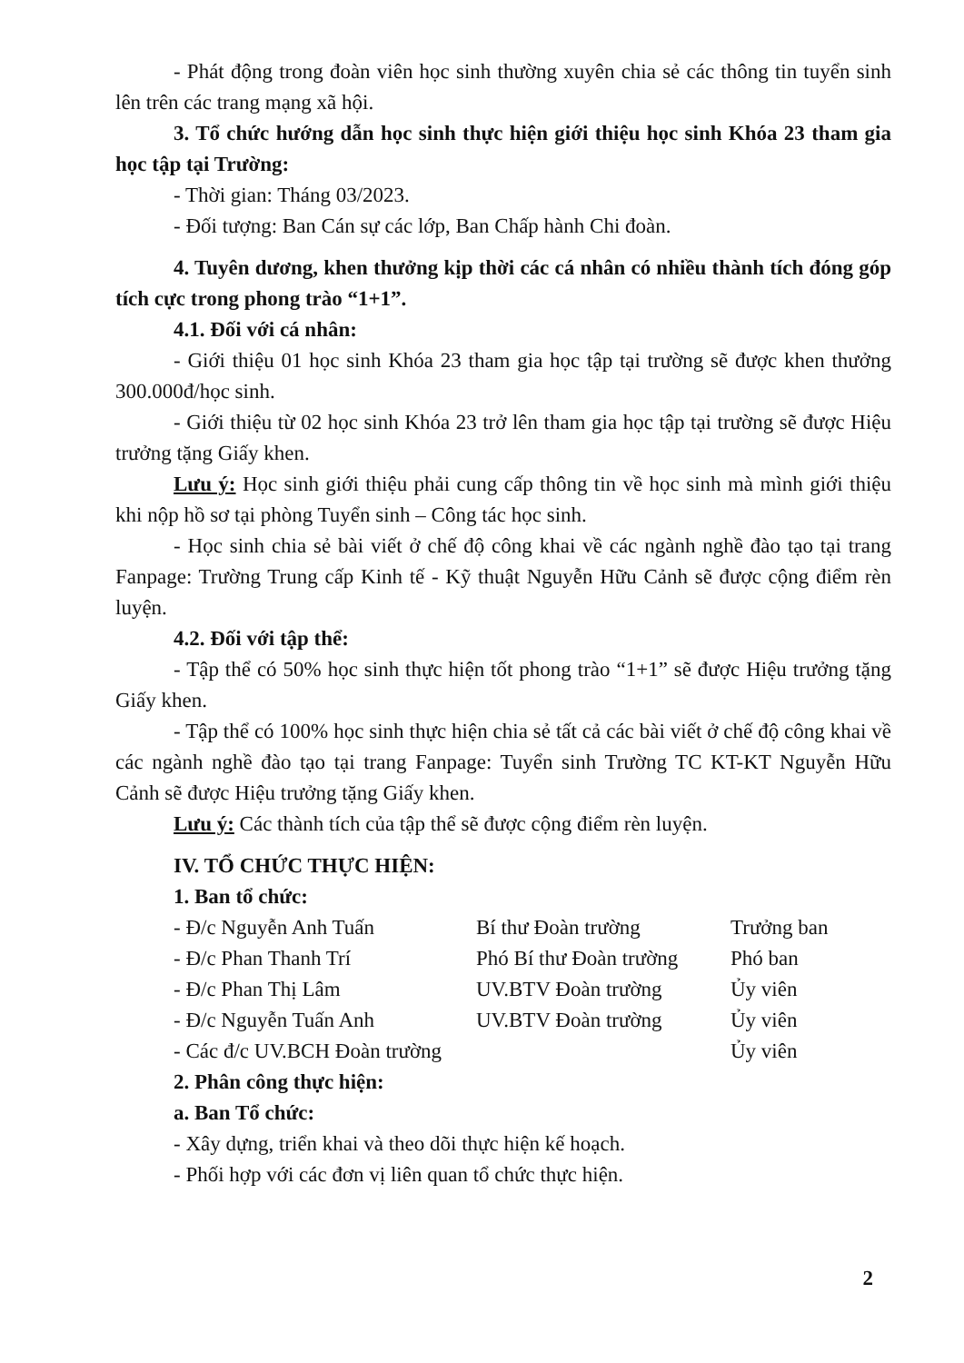- Phát động trong đoàn viên học sinh thường xuyên chia sẻ các thông tin tuyển sinh lên trên các trang mạng xã hội.
3. Tổ chức hướng dẫn học sinh thực hiện giới thiệu học sinh Khóa 23 tham gia học tập tại Trường:
- Thời gian: Tháng 03/2023.
- Đối tượng: Ban Cán sự các lớp, Ban Chấp hành Chi đoàn.
4. Tuyên dương, khen thưởng kịp thời các cá nhân có nhiều thành tích đóng góp tích cực trong phong trào “1+1”.
4.1. Đối với cá nhân:
- Giới thiệu 01 học sinh Khóa 23 tham gia học tập tại trường sẽ được khen thưởng 300.000đ/học sinh.
- Giới thiệu từ 02 học sinh Khóa 23 trở lên tham gia học tập tại trường sẽ được Hiệu trưởng tặng Giấy khen.
Lưu ý: Học sinh giới thiệu phải cung cấp thông tin về học sinh mà mình giới thiệu khi nộp hồ sơ tại phòng Tuyển sinh – Công tác học sinh.
- Học sinh chia sẻ bài viết ở chế độ công khai về các ngành nghề đào tạo tại trang Fanpage: Trường Trung cấp Kinh tế - Kỹ thuật Nguyễn Hữu Cảnh sẽ được cộng điểm rèn luyện.
4.2. Đối với tập thể:
- Tập thể có 50% học sinh thực hiện tốt phong trào “1+1” sẽ được Hiệu trưởng tặng Giấy khen.
- Tập thể có 100% học sinh thực hiện chia sẻ tất cả các bài viết ở chế độ công khai về các ngành nghề đào tạo tại trang Fanpage: Tuyển sinh Trường TC KT-KT Nguyễn Hữu Cảnh sẽ được Hiệu trưởng tặng Giấy khen.
Lưu ý: Các thành tích của tập thể sẽ được cộng điểm rèn luyện.
IV. TỔ CHỨC THỰC HIỆN:
1. Ban tổ chức:
- Đ/c Nguyễn Anh Tuấn Bí thư Đoàn trường Trưởng ban - Đ/c Phan Thanh Trí Phó Bí thư Đoàn trường Phó ban - Đ/c Phan Thị Lâm UV.BTV Đoàn trường Ủy viên - Đ/c Nguyễn Tuấn Anh UV.BTV Đoàn trường Ủy viên - Các đ/c UV.BCH Đoàn trường Ủy viên
2. Phân công thực hiện:
a. Ban Tổ chức:
- Xây dựng, triển khai và theo dõi thực hiện kế hoạch.
- Phối hợp với các đơn vị liên quan tổ chức thực hiện.
2